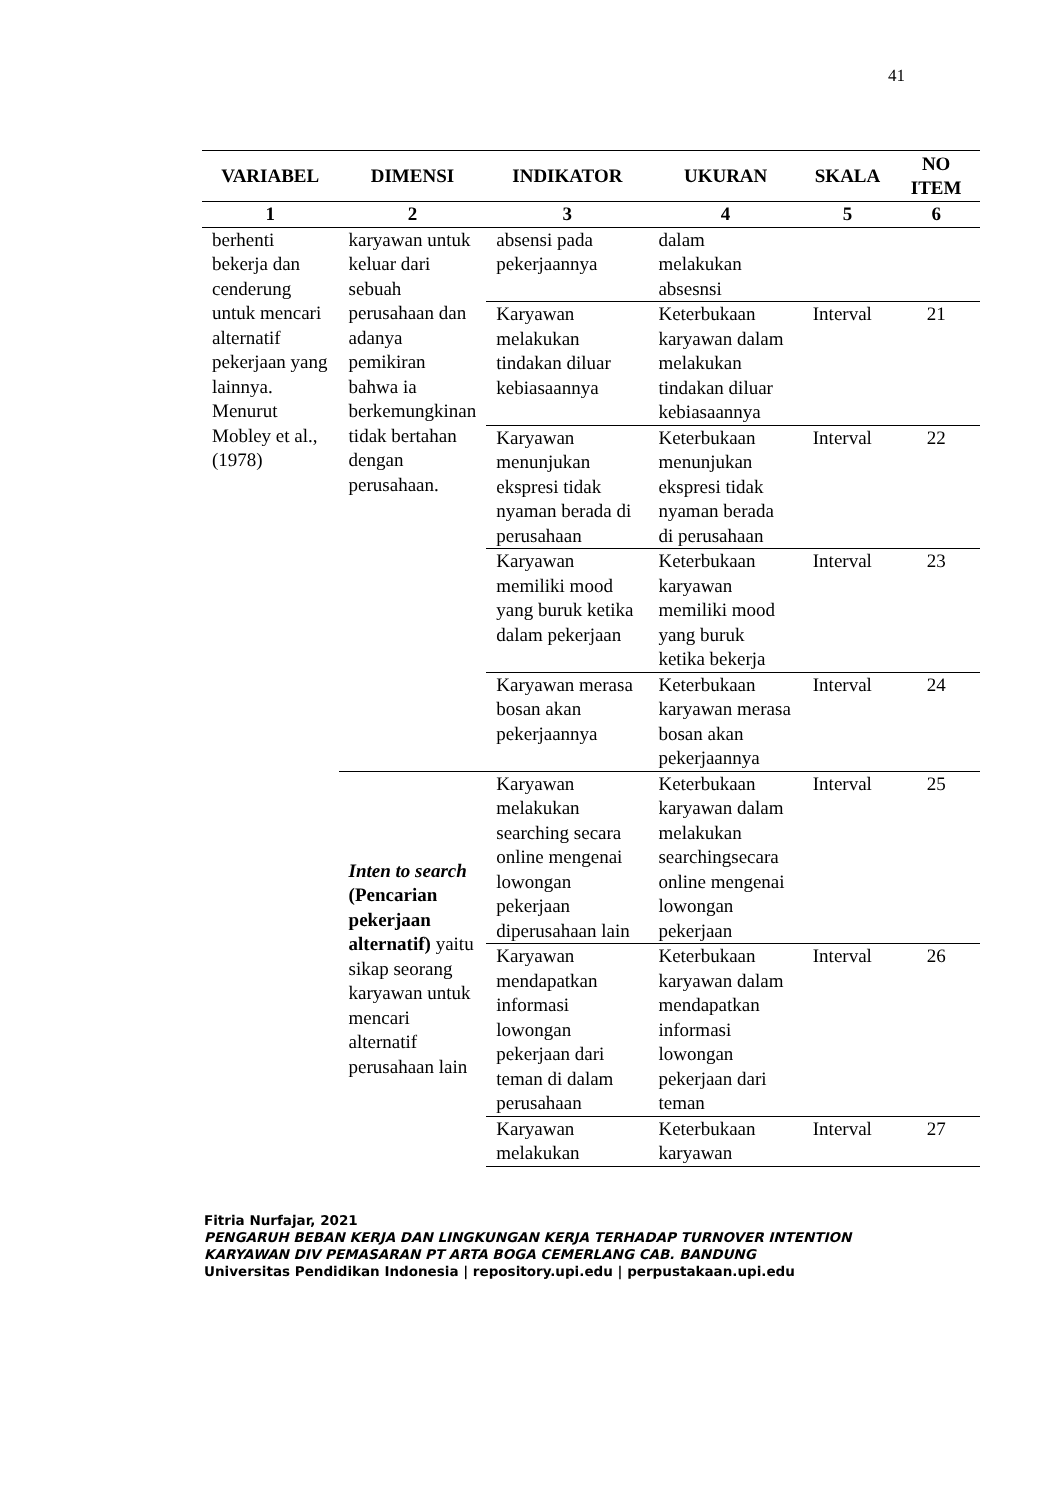41
| VARIABEL | DIMENSI | INDIKATOR | UKURAN | SKALA | NO ITEM |
| --- | --- | --- | --- | --- | --- |
| 1 | 2 | 3 | 4 | 5 | 6 |
| berhenti bekerja dan cenderung untuk mencari alternatif pekerjaan yang lainnya. Menurut Mobley et al., (1978) | karyawan untuk keluar dari sebuah perusahaan dan adanya pemikiran bahwa ia berkemungkinan tidak bertahan dengan perusahaan. | absensi pada pekerjaannya | dalam melakukan absesnsi | | |
| | | Karyawan melakukan tindakan diluar kebiasaannya | Keterbukaan karyawan dalam melakukan tindakan diluar kebiasaannya | Interval | 21 |
| | | Karyawan menunjukan ekspresi tidak nyaman berada di perusahaan | Keterbukaan menunjukan ekspresi tidak nyaman berada di perusahaan | Interval | 22 |
| | | Karyawan memiliki mood yang buruk ketika dalam pekerjaan | Keterbukaan karyawan memiliki mood yang buruk ketika bekerja | Interval | 23 |
| | | Karyawan merasa bosan akan pekerjaannya | Keterbukaan karyawan merasa bosan akan pekerjaannya | Interval | 24 |
| | Inten to search (Pencarian pekerjaan alternatif) yaitu sikap seorang karyawan untuk mencari alternatif perusahaan lain | Karyawan melakukan searching secara online mengenai lowongan pekerjaan diperusahaan lain | Keterbukaan karyawan dalam melakukan searchingsecara online mengenai lowongan pekerjaan | Interval | 25 |
| | | Karyawan mendapatkan informasi lowongan pekerjaan dari teman di dalam perusahaan | Keterbukaan karyawan dalam mendapatkan informasi lowongan pekerjaan dari teman | Interval | 26 |
| | | Karyawan melakukan | Keterbukaan karyawan | Interval | 27 |
Fitria Nurfajar, 2021
PENGARUH BEBAN KERJA DAN LINGKUNGAN KERJA TERHADAP TURNOVER INTENTION
KARYAWAN DIV PEMASARAN PT ARTA BOGA CEMERLANG CAB. BANDUNG
Universitas Pendidikan Indonesia | repository.upi.edu | perpustakaan.upi.edu